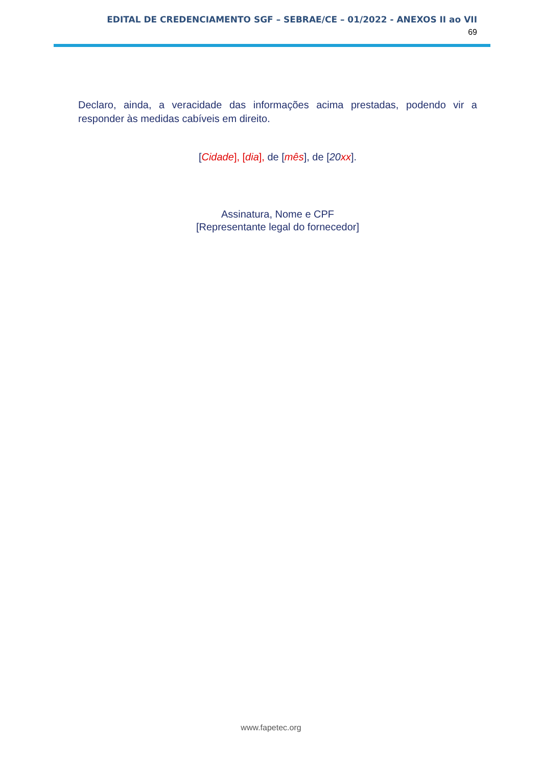EDITAL DE CREDENCIAMENTO SGF – SEBRAE/CE – 01/2022 - ANEXOS II ao VII
69
Declaro, ainda, a veracidade das informações acima prestadas, podendo vir a responder às medidas cabíveis em direito.
[Cidade], [dia], de [mês], de [20 xx].
Assinatura, Nome e CPF
[Representante legal do fornecedor]
www.fapetec.org